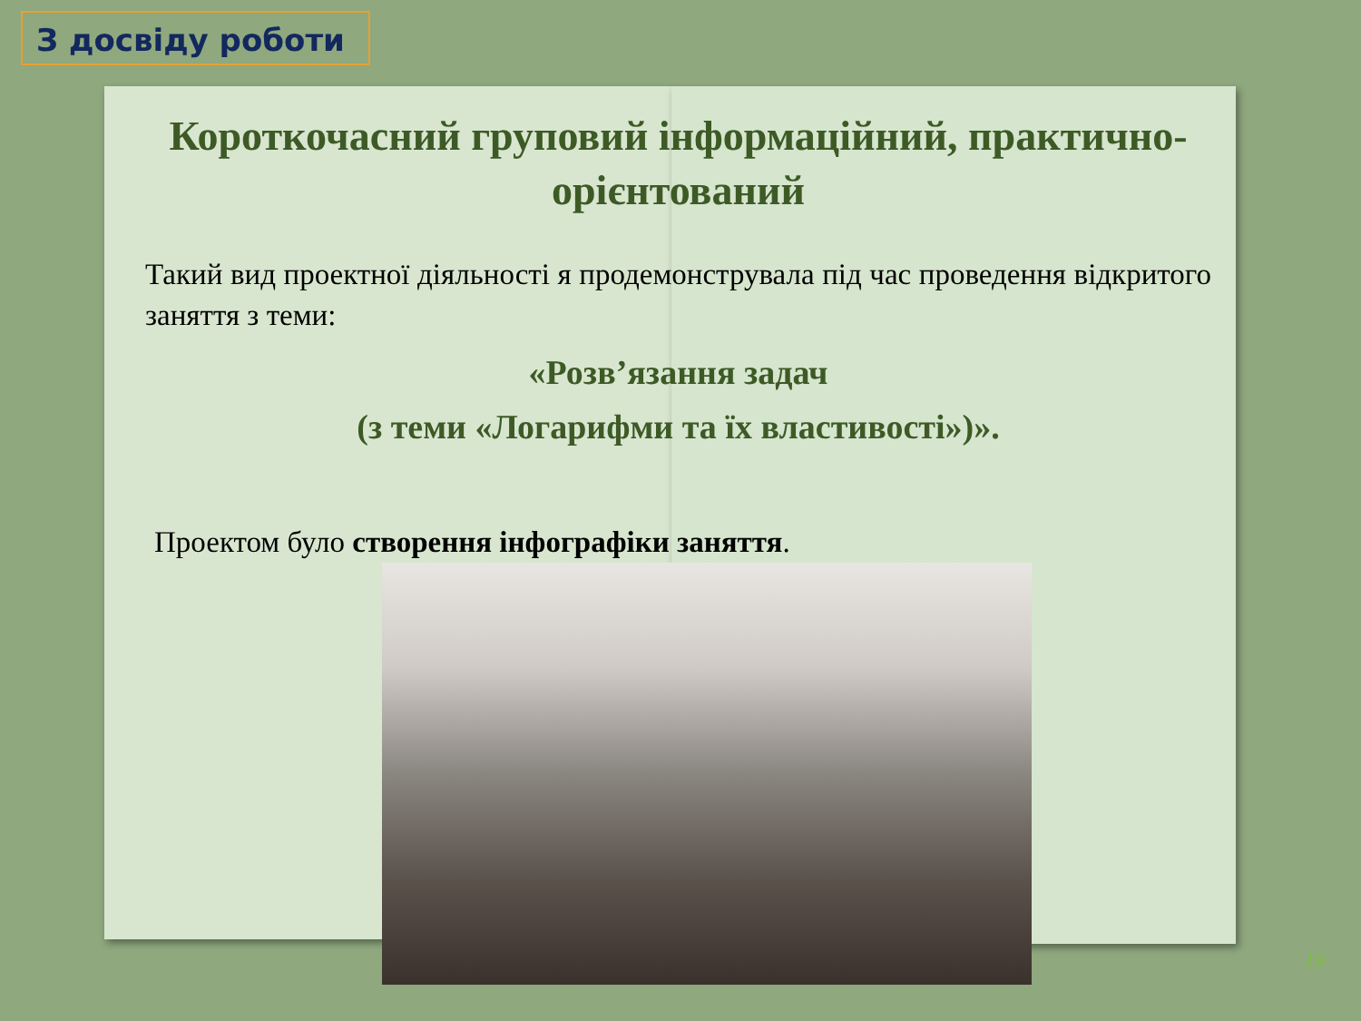З досвіду роботи
Короткочасний груповий інформаційний, практично-орієнтований
Такий вид проектної діяльності я продемонструвала під час проведення відкритого заняття з теми:
«Розв’язання задач
(з теми «Логарифми та їх властивості»)».
Проектом було створення інфографіки заняття.
19